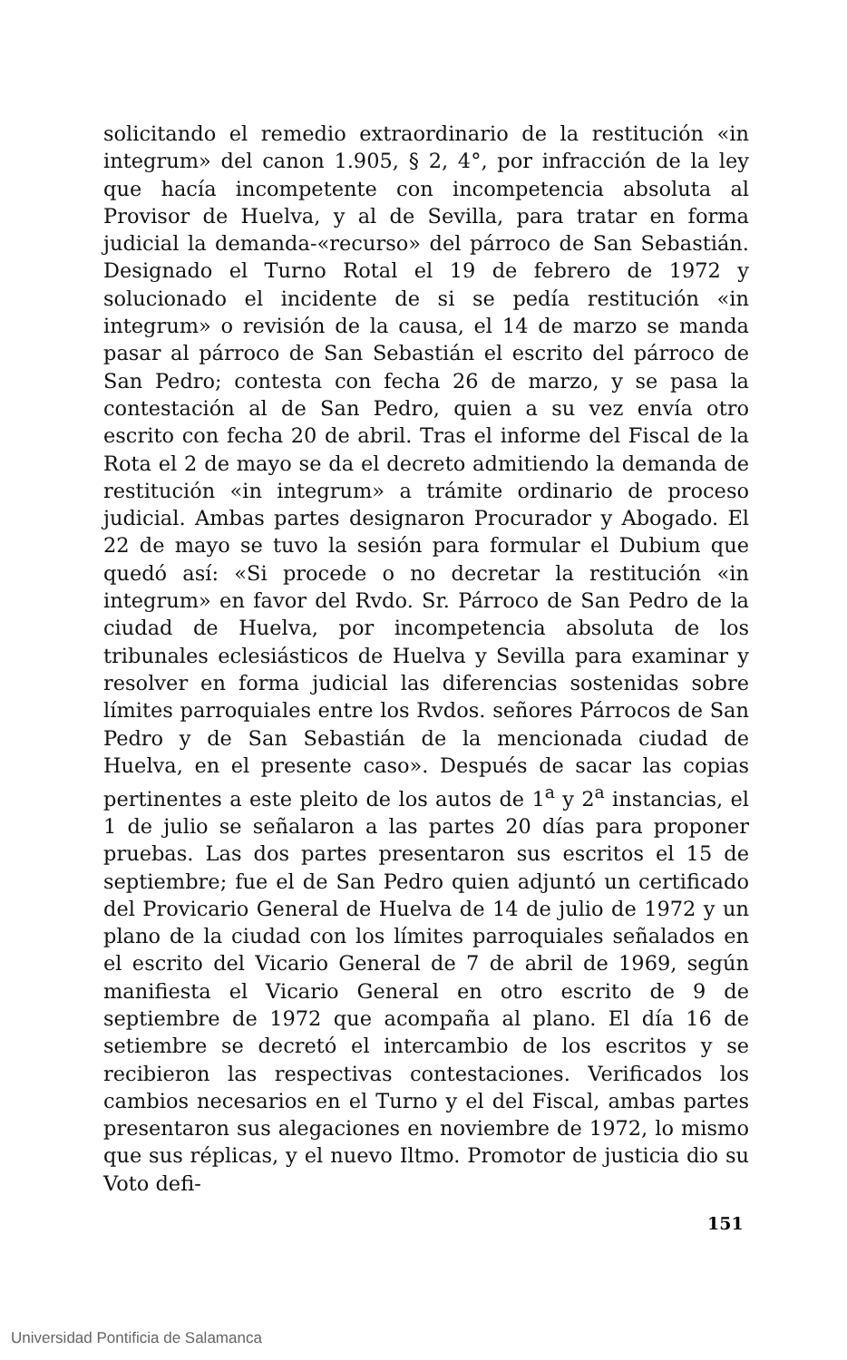solicitando el remedio extraordinario de la restitución «in integrum» del canon 1.905, § 2, 4°, por infracción de la ley que hacía incompetente con incompetencia absoluta al Provisor de Huelva, y al de Sevilla, para tratar en forma judicial la demanda-«recurso» del párroco de San Sebastián. Designado el Turno Rotal el 19 de febrero de 1972 y solucionado el incidente de si se pedía restitución «in integrum» o revisión de la causa, el 14 de marzo se manda pasar al párroco de San Sebastián el escrito del párroco de San Pedro; contesta con fecha 26 de marzo, y se pasa la contestación al de San Pedro, quien a su vez envía otro escrito con fecha 20 de abril. Tras el informe del Fiscal de la Rota el 2 de mayo se da el decreto admitiendo la demanda de restitución «in integrum» a trámite ordinario de proceso judicial. Ambas partes designaron Procurador y Abogado. El 22 de mayo se tuvo la sesión para formular el Dubium que quedó así: «Si procede o no decretar la restitución «in integrum» en favor del Rvdo. Sr. Párroco de San Pedro de la ciudad de Huelva, por incompetencia absoluta de los tribunales eclesiásticos de Huelva y Sevilla para examinar y resolver en forma judicial las diferencias sostenidas sobre límites parroquiales entre los Rvdos. señores Párrocos de San Pedro y de San Sebastián de la mencionada ciudad de Huelva, en el presente caso». Después de sacar las copias pertinentes a este pleito de los autos de 1<sup>a</sup> y 2<sup>a</sup> instancias, el 1 de julio se señalaron a las partes 20 días para proponer pruebas. Las dos partes presentaron sus escritos el 15 de septiembre; fue el de San Pedro quien adjuntó un certificado del Provicario General de Huelva de 14 de julio de 1972 y un plano de la ciudad con los límites parroquiales señalados en el escrito del Vicario General de 7 de abril de 1969, según manifiesta el Vicario General en otro escrito de 9 de septiembre de 1972 que acompaña al plano. El día 16 de setiembre se decretó el intercambio de los escritos y se recibieron las respectivas contestaciones. Verificados los cambios necesarios en el Turno y el del Fiscal, ambas partes presentaron sus alegaciones en noviembre de 1972, lo mismo que sus réplicas, y el nuevo Iltmo. Promotor de justicia dio su Voto defi-
151
Universidad Pontificia de Salamanca